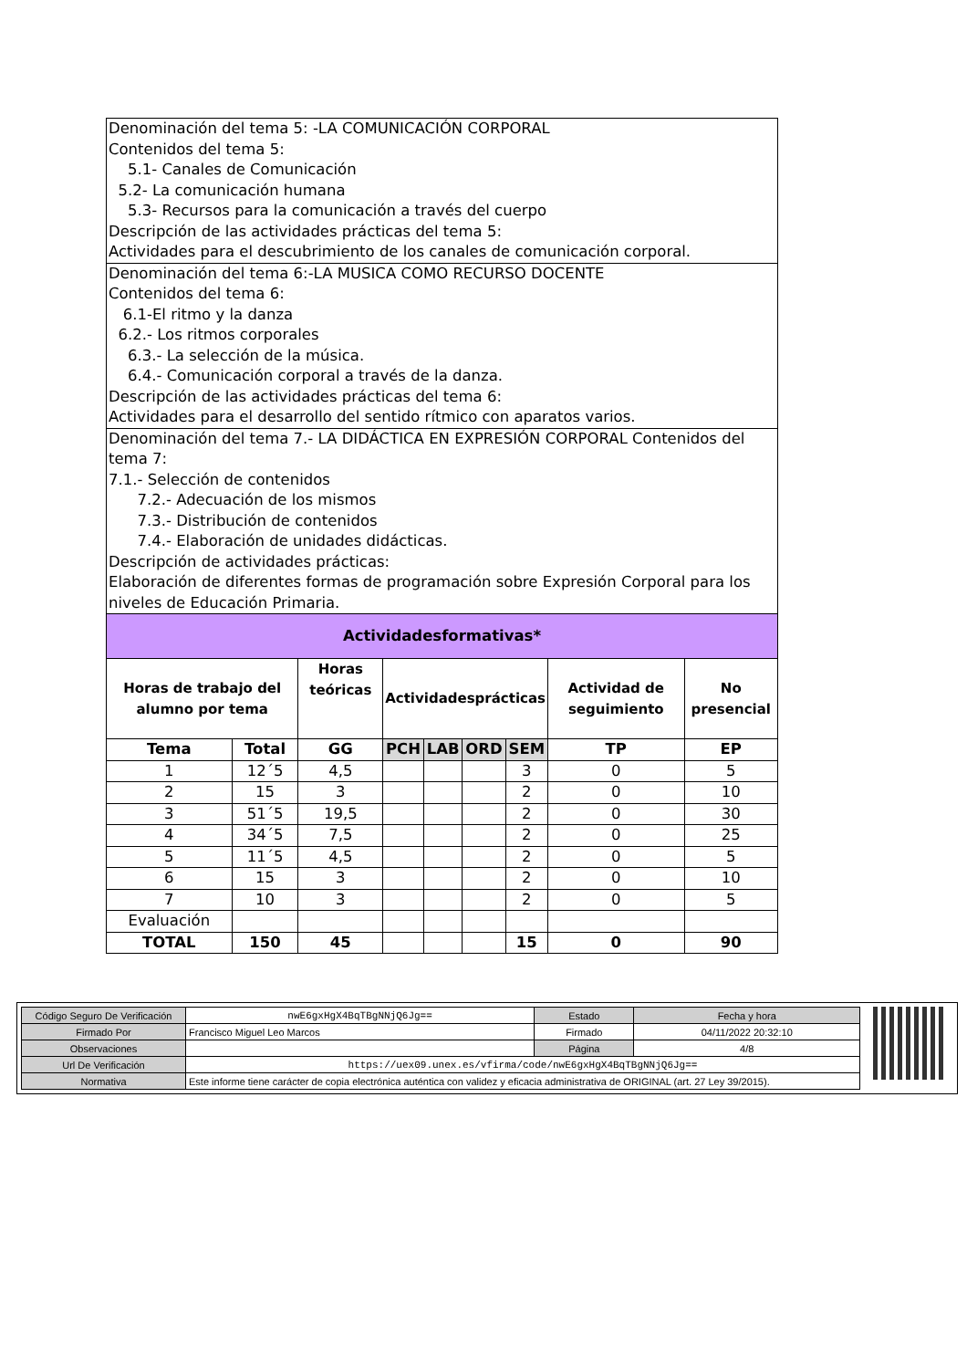| Denominación del tema 5: -LA COMUNICACIÓN CORPORAL Contenidos del tema 5: 5.1- Canales de Comunicación 5.2- La comunicación humana 5.3- Recursos para la comunicación a través del cuerpo Descripción de las actividades prácticas del tema 5: Actividades para el descubrimiento de los canales de comunicación corporal. | | | | | | | | |
| Denominación del tema 6:-LA MUSICA COMO RECURSO DOCENTE Contenidos del tema 6: 6.1-El ritmo y la danza 6.2.- Los ritmos corporales 6.3.- La selección de la música. 6.4.- Comunicación corporal a través de la danza. Descripción de las actividades prácticas del tema 6: Actividades para el desarrollo del sentido rítmico con aparatos varios. | | | | | | | | |
| Denominación del tema 7.- LA DIDÁCTICA EN EXPRESIÓN CORPORAL Contenidos del tema 7: 7.1.- Selección de contenidos 7.2.- Adecuación de los mismos 7.3.- Distribución de contenidos 7.4.- Elaboración de unidades didácticas. Descripción de actividades prácticas: Elaboración de diferentes formas de programación sobre Expresión Corporal para los niveles de Educación Primaria. | | | | | | | | |
| Actividadesformativas* | | | | | | | | |
| Horas de trabajo del alumno por tema | | Horas teóricas | Actividadesprácticas | | | | Actividad de seguimiento | No presencial |
| Tema | Total | GG | PCH | LAB | ORD | SEM | TP | EP |
| 1 | 12´5 | 4,5 | | | | 3 | 0 | 5 |
| 2 | 15 | 3 | | | | 2 | 0 | 10 |
| 3 | 51´5 | 19,5 | | | | 2 | 0 | 30 |
| 4 | 34´5 | 7,5 | | | | 2 | 0 | 25 |
| 5 | 11´5 | 4,5 | | | | 2 | 0 | 5 |
| 6 | 15 | 3 | | | | 2 | 0 | 10 |
| 7 | 10 | 3 | | | | 2 | 0 | 5 |
| Evaluación | | | | | | | | |
| TOTAL | 150 | 45 | | | | 15 | 0 | 90 |
| Código Seguro De Verificación | nwE6gxHgX4BqTBgNNjQ6Jg== | Estado | Fecha y hora |
| Firmado Por | Francisco Miguel Leo Marcos | Firmado | 04/11/2022 20:32:10 |
| Observaciones | | Página | 4/8 |
| Url De Verificación | https://uex09.unex.es/vfirma/code/nwE6gxHgX4BqTBgNNjQ6Jg== | | |
| Normativa | Este informe tiene carácter de copia electrónica auténtica con validez y eficacia administrativa de ORIGINAL (art. 27 Ley 39/2015). | | |